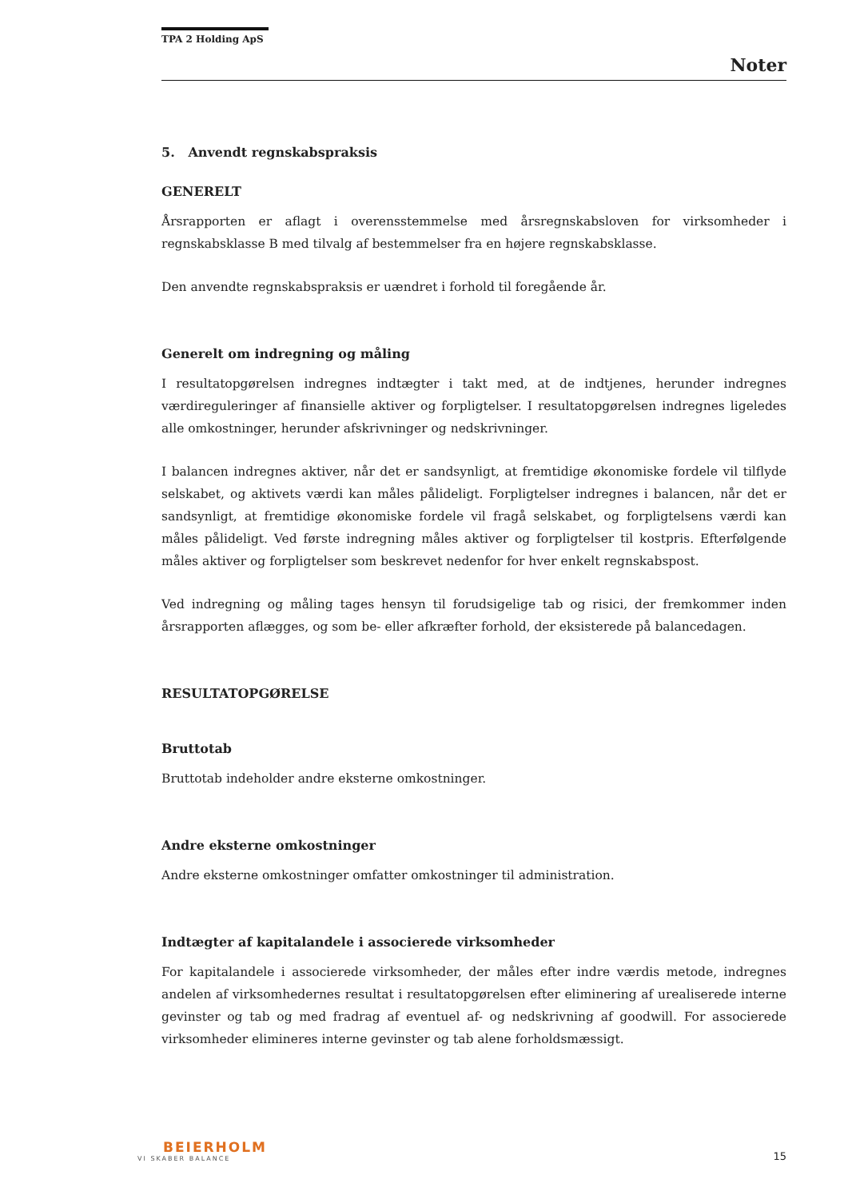TPA 2 Holding ApS
Noter
5. Anvendt regnskabspraksis
GENERELT
Årsrapporten er aflagt i overensstemmelse med årsregnskabsloven for virksomheder i regnskabsklasse B med tilvalg af bestemmelser fra en højere regnskabsklasse.
Den anvendte regnskabspraksis er uændret i forhold til foregående år.
Generelt om indregning og måling
I resultatopgørelsen indregnes indtægter i takt med, at de indtjenes, herunder indregnes værdireguleringer af finansielle aktiver og forpligtelser. I resultatopgørelsen indregnes ligeledes alle omkostninger, herunder afskrivninger og nedskrivninger.
I balancen indregnes aktiver, når det er sandsynligt, at fremtidige økonomiske fordele vil tilflyde selskabet, og aktivets værdi kan måles pålideligt. Forpligtelser indregnes i balancen, når det er sandsynligt, at fremtidige økonomiske fordele vil fragå selskabet, og forpligtelsens værdi kan måles pålideligt. Ved første indregning måles aktiver og forpligtelser til kostpris. Efterfølgende måles aktiver og forpligtelser som beskrevet nedenfor for hver enkelt regnskabspost.
Ved indregning og måling tages hensyn til forudsigelige tab og risici, der fremkommer inden årsrapporten aflægges, og som be- eller afkræfter forhold, der eksisterede på balancedagen.
RESULTATOPGØRELSE
Bruttotab
Bruttotab indeholder andre eksterne omkostninger.
Andre eksterne omkostninger
Andre eksterne omkostninger omfatter omkostninger til administration.
Indtægter af kapitalandele i associerede virksomheder
For kapitalandele i associerede virksomheder, der måles efter indre værdis metode, indregnes andelen af virksomhedernes resultat i resultatopgørelsen efter eliminering af urealiserede interne gevinster og tab og med fradrag af eventuel af- og nedskrivning af goodwill. For associerede virksomheder elimineres interne gevinster og tab alene forholdsmæssigt.
BEIERHOLM
VI SKABER BALANCE
15